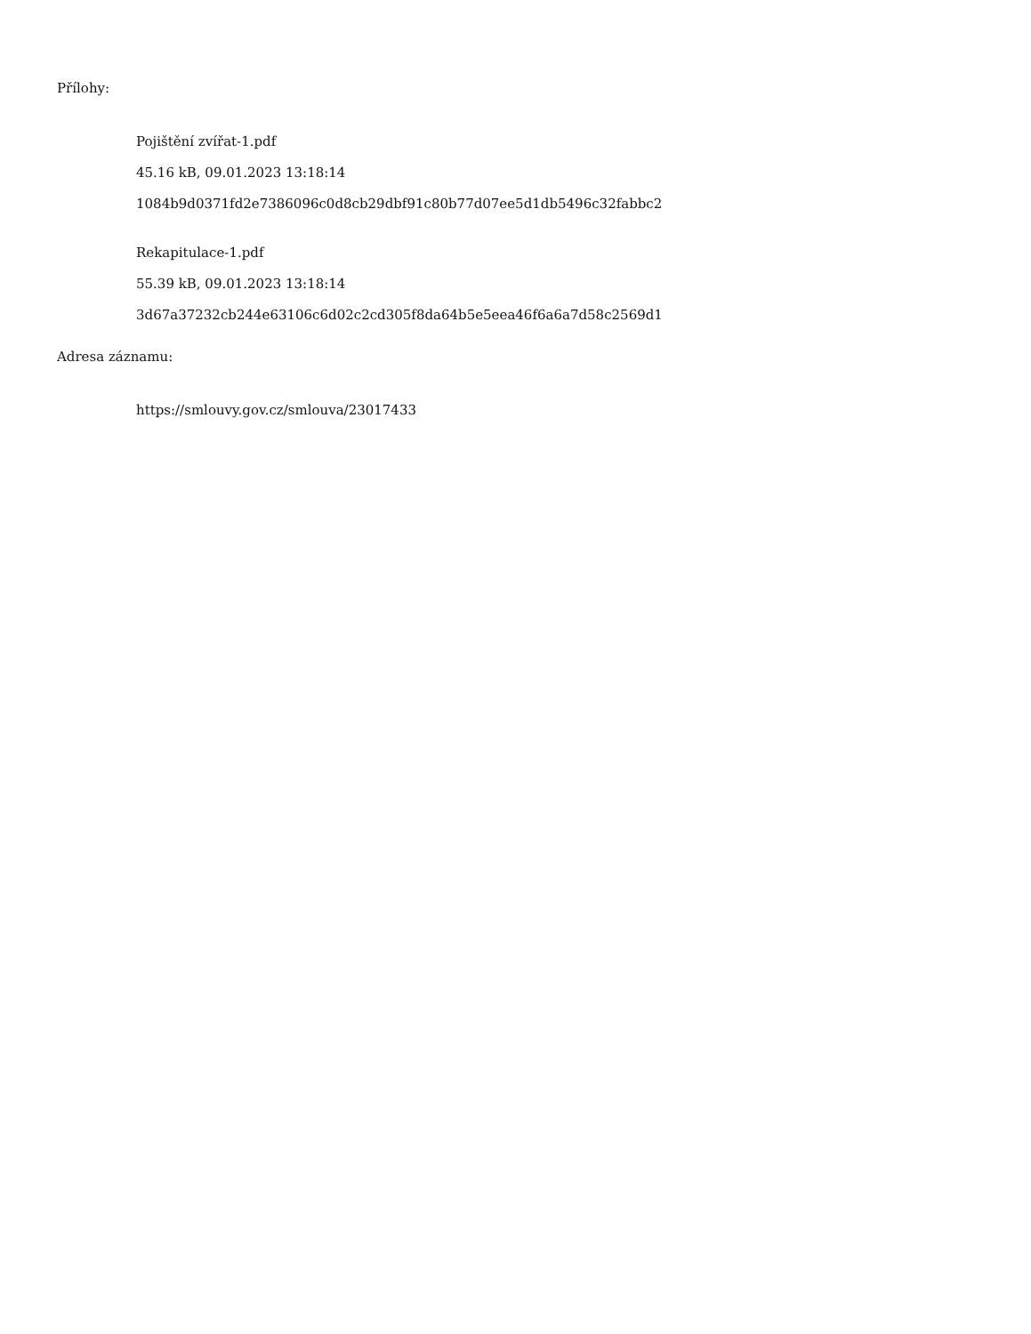Přílohy:
Pojištění zvířat-1.pdf
45.16 kB, 09.01.2023 13:18:14
1084b9d0371fd2e7386096c0d8cb29dbf91c80b77d07ee5d1db5496c32fabbc2
Rekapitulace-1.pdf
55.39 kB, 09.01.2023 13:18:14
3d67a37232cb244e63106c6d02c2cd305f8da64b5e5eea46f6a6a7d58c2569d1
Adresa záznamu:
https://smlouvy.gov.cz/smlouva/23017433